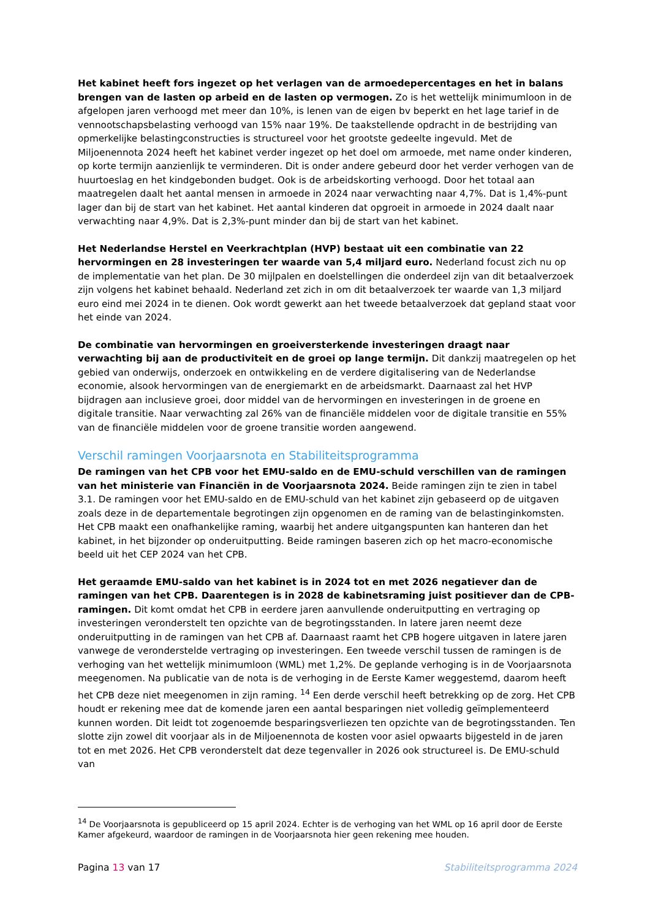Het kabinet heeft fors ingezet op het verlagen van de armoedepercentages en het in balans brengen van de lasten op arbeid en de lasten op vermogen. Zo is het wettelijk minimumloon in de afgelopen jaren verhoogd met meer dan 10%, is lenen van de eigen bv beperkt en het lage tarief in de vennootschapsbelasting verhoogd van 15% naar 19%. De taakstellende opdracht in de bestrijding van opmerkelijke belastingconstructies is structureel voor het grootste gedeelte ingevuld. Met de Miljoenennota 2024 heeft het kabinet verder ingezet op het doel om armoede, met name onder kinderen, op korte termijn aanzienlijk te verminderen. Dit is onder andere gebeurd door het verder verhogen van de huurtoeslag en het kindgebonden budget. Ook is de arbeidskorting verhoogd. Door het totaal aan maatregelen daalt het aantal mensen in armoede in 2024 naar verwachting naar 4,7%. Dat is 1,4%-punt lager dan bij de start van het kabinet. Het aantal kinderen dat opgroeit in armoede in 2024 daalt naar verwachting naar 4,9%. Dat is 2,3%-punt minder dan bij de start van het kabinet.
Het Nederlandse Herstel en Veerkrachtplan (HVP) bestaat uit een combinatie van 22 hervormingen en 28 investeringen ter waarde van 5,4 miljard euro. Nederland focust zich nu op de implementatie van het plan. De 30 mijlpalen en doelstellingen die onderdeel zijn van dit betaalverzoek zijn volgens het kabinet behaald. Nederland zet zich in om dit betaalverzoek ter waarde van 1,3 miljard euro eind mei 2024 in te dienen. Ook wordt gewerkt aan het tweede betaalverzoek dat gepland staat voor het einde van 2024.
De combinatie van hervormingen en groeiversterkende investeringen draagt naar verwachting bij aan de productiviteit en de groei op lange termijn. Dit dankzij maatregelen op het gebied van onderwijs, onderzoek en ontwikkeling en de verdere digitalisering van de Nederlandse economie, alsook hervormingen van de energiemarkt en de arbeidsmarkt. Daarnaast zal het HVP bijdragen aan inclusieve groei, door middel van de hervormingen en investeringen in de groene en digitale transitie. Naar verwachting zal 26% van de financiële middelen voor de digitale transitie en 55% van de financiële middelen voor de groene transitie worden aangewend.
Verschil ramingen Voorjaarsnota en Stabiliteitsprogramma
De ramingen van het CPB voor het EMU-saldo en de EMU-schuld verschillen van de ramingen van het ministerie van Financiën in de Voorjaarsnota 2024. Beide ramingen zijn te zien in tabel 3.1. De ramingen voor het EMU-saldo en de EMU-schuld van het kabinet zijn gebaseerd op de uitgaven zoals deze in de departementale begrotingen zijn opgenomen en de raming van de belastinginkomsten. Het CPB maakt een onafhankelijke raming, waarbij het andere uitgangspunten kan hanteren dan het kabinet, in het bijzonder op onderuitputting. Beide ramingen baseren zich op het macro-economische beeld uit het CEP 2024 van het CPB.
Het geraamde EMU-saldo van het kabinet is in 2024 tot en met 2026 negatiever dan de ramingen van het CPB. Daarentegen is in 2028 de kabinetsraming juist positiever dan de CPB-ramingen. Dit komt omdat het CPB in eerdere jaren aanvullende onderuitputting en vertraging op investeringen veronderstelt ten opzichte van de begrotingsstanden. In latere jaren neemt deze onderuitputting in de ramingen van het CPB af. Daarnaast raamt het CPB hogere uitgaven in latere jaren vanwege de veronderstelde vertraging op investeringen. Een tweede verschil tussen de ramingen is de verhoging van het wettelijk minimumloon (WML) met 1,2%. De geplande verhoging is in de Voorjaarsnota meegenomen. Na publicatie van de nota is de verhoging in de Eerste Kamer weggestemd, daarom heeft het CPB deze niet meegenomen in zijn raming. <sup>14</sup> Een derde verschil heeft betrekking op de zorg. Het CPB houdt er rekening mee dat de komende jaren een aantal besparingen niet volledig geïmplementeerd kunnen worden. Dit leidt tot zogenoemde besparingsverliezen ten opzichte van de begrotingsstanden. Ten slotte zijn zowel dit voorjaar als in de Miljoenennota de kosten voor asiel opwaarts bijgesteld in de jaren tot en met 2026. Het CPB veronderstelt dat deze tegenvaller in 2026 ook structureel is. De EMU-schuld van
<sup>14</sup> De Voorjaarsnota is gepubliceerd op 15 april 2024. Echter is de verhoging van het WML op 16 april door de Eerste Kamer afgekeurd, waardoor de ramingen in de Voorjaarsnota hier geen rekening mee houden.
Pagina 13 van 17 Stabiliteitsprogramma 2024